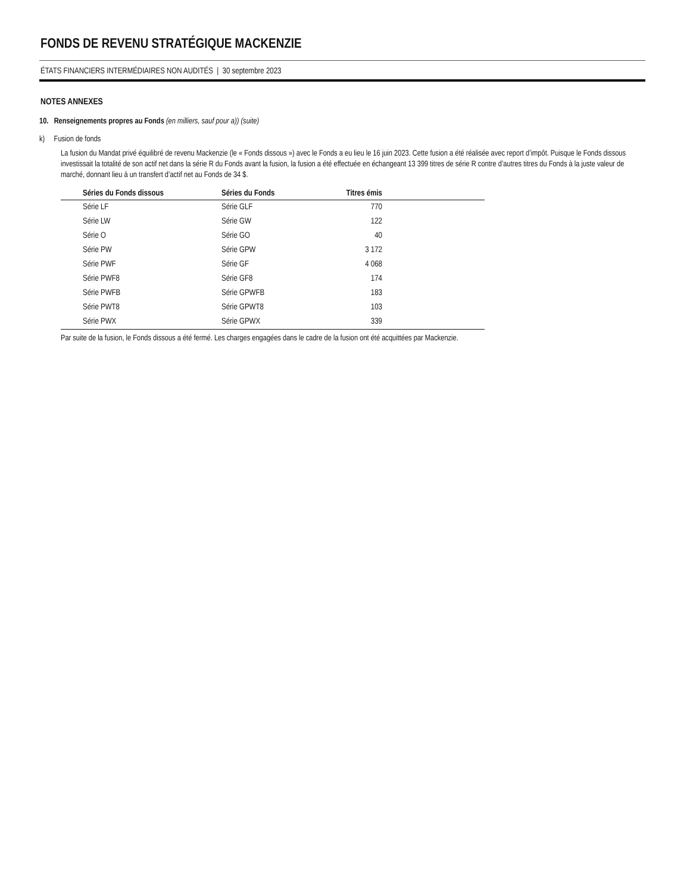FONDS DE REVENU STRATÉGIQUE MACKENZIE
ÉTATS FINANCIERS INTERMÉDIAIRES NON AUDITÉS | 30 septembre 2023
NOTES ANNEXES
10. Renseignements propres au Fonds (en milliers, sauf pour a)) (suite)
k) Fusion de fonds
La fusion du Mandat privé équilibré de revenu Mackenzie (le « Fonds dissous ») avec le Fonds a eu lieu le 16 juin 2023. Cette fusion a été réalisée avec report d’impôt. Puisque le Fonds dissous investissait la totalité de son actif net dans la série R du Fonds avant la fusion, la fusion a été effectuée en échangeant 13 399 titres de série R contre d’autres titres du Fonds à la juste valeur de marché, donnant lieu à un transfert d’actif net au Fonds de 34 $.
| | Séries du Fonds dissous | Séries du Fonds | Titres émis | |
| --- | --- | --- | --- | --- |
| | Série LF | Série GLF | 770 | |
| | Série LW | Série GW | 122 | |
| | Série O | Série GO | 40 | |
| | Série PW | Série GPW | 3 172 | |
| | Série PWF | Série GF | 4 068 | |
| | Série PWF8 | Série GF8 | 174 | |
| | Série PWFB | Série GPWFB | 183 | |
| | Série PWT8 | Série GPWT8 | 103 | |
| | Série PWX | Série GPWX | 339 | |
Par suite de la fusion, le Fonds dissous a été fermé. Les charges engagées dans le cadre de la fusion ont été acquittées par Mackenzie.